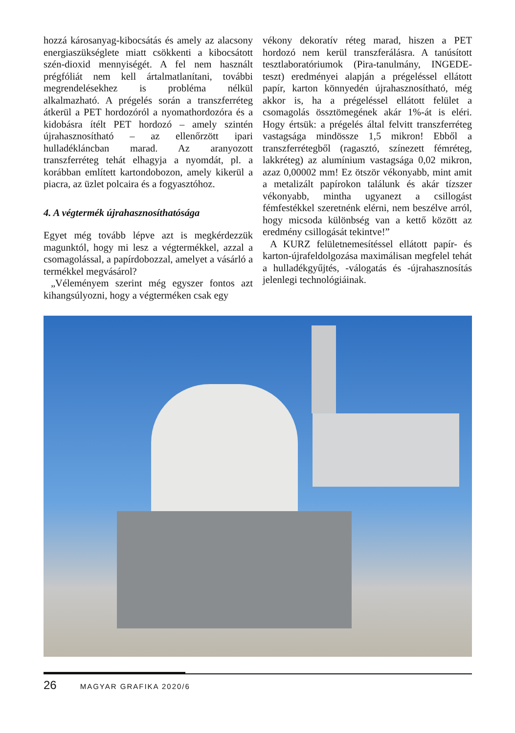hozzá károsanyag-kibocsátás és amely az alacsony energiaszükséglete miatt csökkenti a kibocsátott szén-dioxid mennyiségét. A fel nem használt prégfóliát nem kell ártalmatlanítani, további megrendelésekhez is probléma nélkül alkalmazható. A prégelés során a transzferréteg átkerül a PET hordozóról a nyomathordozóra és a kidobásra ítélt PET hordozó – amely szintén újrahasznosítható – az ellenőrzött ipari hulladékláncban marad. Az aranyozott transzferréteg tehát elhagyja a nyomdát, pl. a korábban említett kartondobozon, amely kikerül a piacra, az üzlet polcaira és a fogyasztóhoz.
4. A végtermék újrahasznosíthatósága
Egyet még tovább lépve azt is megkérdezzük magunktól, hogy mi lesz a végtermékkel, azzal a csomagolással, a papírdobozzal, amelyet a vásárló a termékkel megvásárol?
„Véleményem szerint még egyszer fontos azt kihangsúlyozni, hogy a végterméken csak egy
vékony dekoratív réteg marad, hiszen a PET hordozó nem kerül transzferálásra. A tanúsított tesztlaboratóriumok (Pira-tanulmány, INGEDE-teszt) eredményei alapján a prégeléssel ellátott papír, karton könnyedén újrahasznosítható, még akkor is, ha a prégeléssel ellátott felület a csomagolás össztömegének akár 1%-át is eléri. Hogy értsük: a prégelés által felvitt transzferréteg vastagsága mindössze 1,5 mikron! Ebből a transzferrétegből (ragasztó, színezett fémréteg, lakkréteg) az alumínium vastagsága 0,02 mikron, azaz 0,00002 mm! Ez ötször vékonyabb, mint amit a metalizált papírokon találunk és akár tízszer vékonyabb, mintha ugyanezt a csillogást fémfestékkel szeretnénk elérni, nem beszélve arról, hogy micsoda különbség van a kettő között az eredmény csillogását tekintve!”
A KURZ felületnemesítéssel ellátott papír- és karton-újrafeldolgozása maximálisan megfelel tehát a hulladékgyűjtés, -válogatás és -újrahasznosítás jelenlegi technológiáinak.
26 MAGYAR GRAFIKA 2020/6